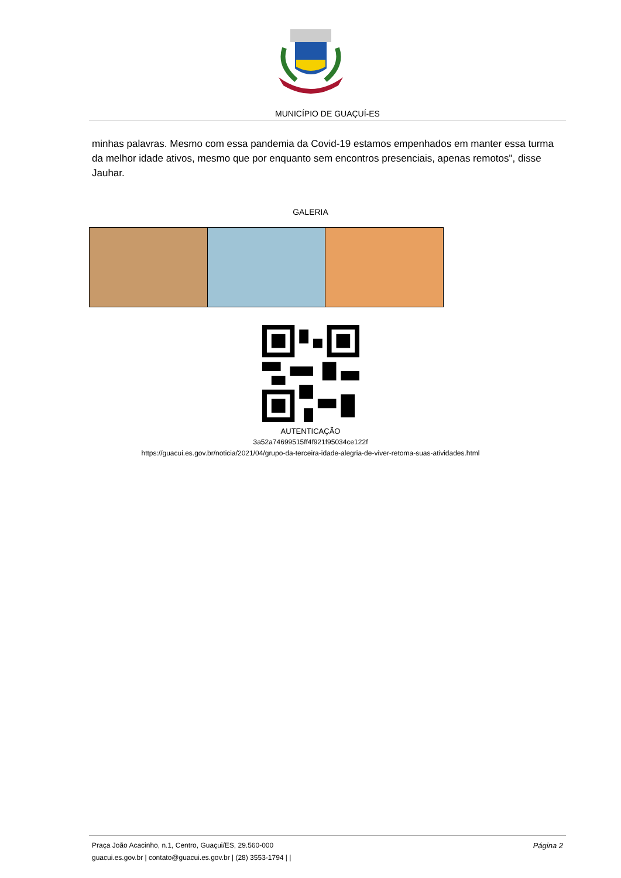MUNICÍPIO DE GUAÇUÍ-ES
minhas palavras. Mesmo com essa pandemia da Covid-19 estamos empenhados em manter essa turma da melhor idade ativos, mesmo que por enquanto sem encontros presenciais, apenas remotos", disse Jauhar.
GALERIA
AUTENTICAÇÃO
3a52a74699515ff4f921f95034ce122f
https://guacui.es.gov.br/noticia/2021/04/grupo-da-terceira-idade-alegria-de-viver-retoma-suas-atividades.html
Página 2 Praça João Acacinho, n.1, Centro, Guaçui/ES, 29.560-000
guacui.es.gov.br | contato@guacui.es.gov.br | (28) 3553-1794 | |